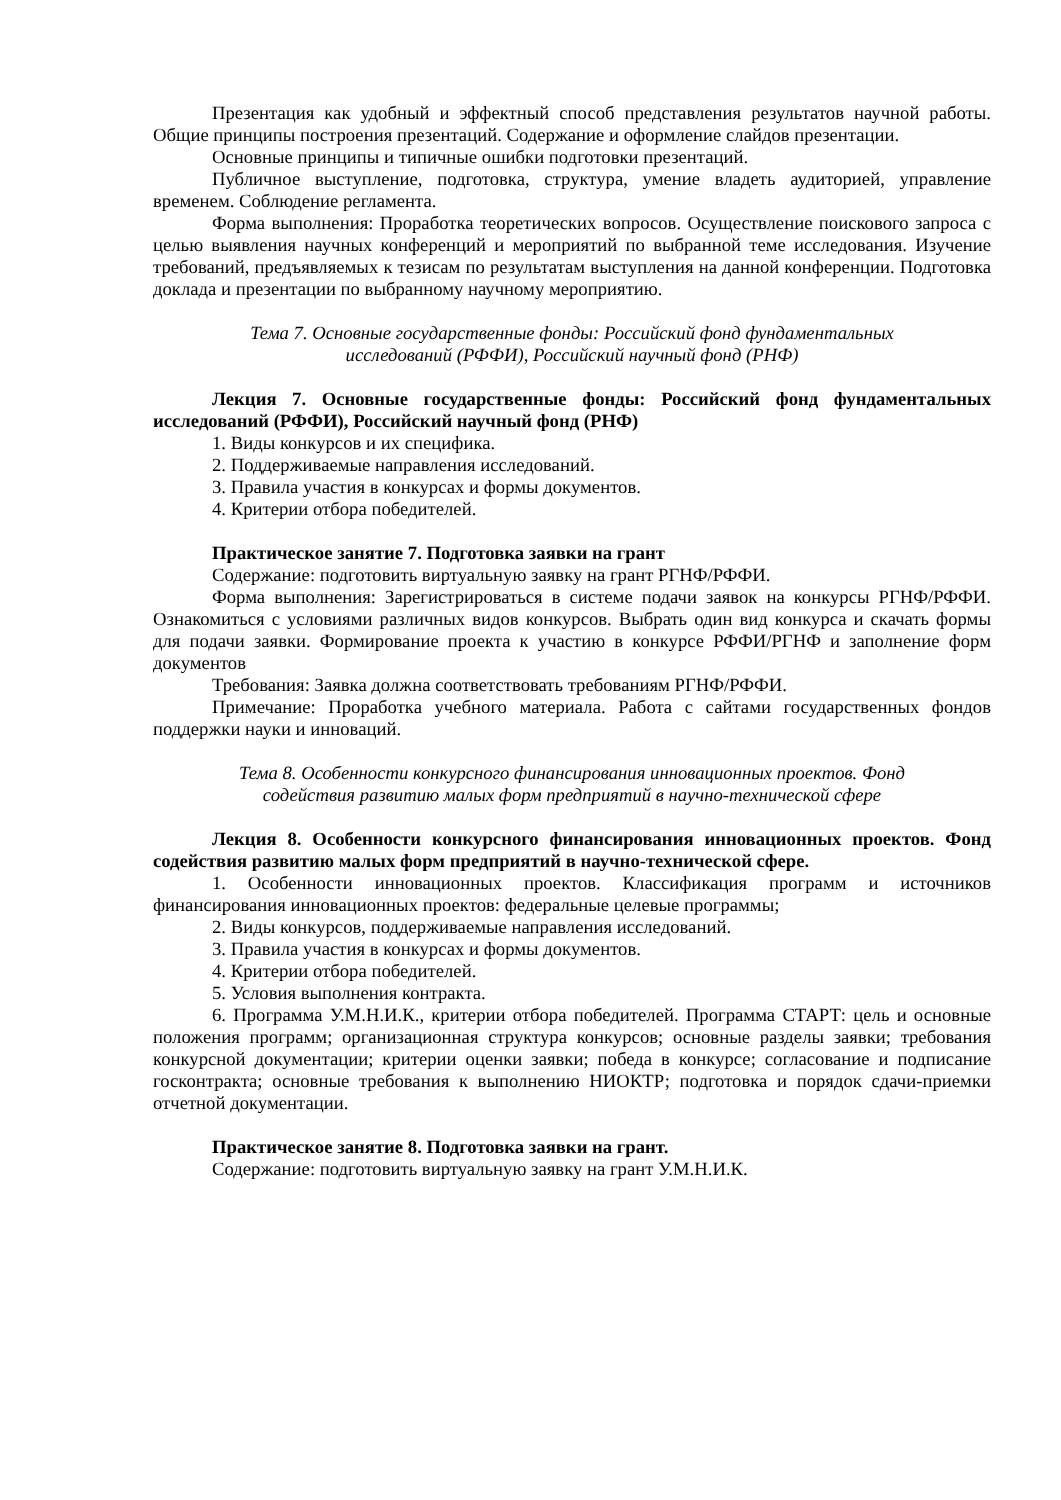Презентация как удобный и эффектный способ представления результатов научной работы. Общие принципы построения презентаций. Содержание и оформление слайдов презентации.
Основные принципы и типичные ошибки подготовки презентаций.
Публичное выступление, подготовка, структура, умение владеть аудиторией, управление временем. Соблюдение регламента.
Форма выполнения: Проработка теоретических вопросов. Осуществление поискового запроса с целью выявления научных конференций и мероприятий по выбранной теме исследования. Изучение требований, предъявляемых к тезисам по результатам выступления на данной конференции. Подготовка доклада и презентации по выбранному научному мероприятию.
Тема 7. Основные государственные фонды: Российский фонд фундаментальных
исследований (РФФИ), Российский научный фонд (РНФ)
Лекция 7. Основные государственные фонды: Российский фонд фундаментальных исследований (РФФИ), Российский научный фонд (РНФ)
1. Виды конкурсов и их специфика.
2. Поддерживаемые направления исследований.
3. Правила участия в конкурсах и формы документов.
4. Критерии отбора победителей.
Практическое занятие 7. Подготовка заявки на грант
Содержание: подготовить виртуальную заявку на грант РГНФ/РФФИ.
Форма выполнения: Зарегистрироваться в системе подачи заявок на конкурсы РГНФ/РФФИ. Ознакомиться с условиями различных видов конкурсов. Выбрать один вид конкурса и скачать формы для подачи заявки. Формирование проекта к участию в конкурсе РФФИ/РГНФ и заполнение форм документов
Требования: Заявка должна соответствовать требованиям РГНФ/РФФИ.
Примечание: Проработка учебного материала. Работа с сайтами государственных фондов поддержки науки и инноваций.
Тема 8. Особенности конкурсного финансирования инновационных проектов. Фонд
содействия развитию малых форм предприятий в научно-технической сфере
Лекция 8. Особенности конкурсного финансирования инновационных проектов. Фонд содействия развитию малых форм предприятий в научно-технической сфере.
1. Особенности инновационных проектов. Классификация программ и источников финансирования инновационных проектов: федеральные целевые программы;
2. Виды конкурсов, поддерживаемые направления исследований.
3. Правила участия в конкурсах и формы документов.
4. Критерии отбора победителей.
5. Условия выполнения контракта.
6. Программа У.М.Н.И.К., критерии отбора победителей. Программа СТАРТ: цель и основные положения программ; организационная структура конкурсов; основные разделы заявки; требования конкурсной документации; критерии оценки заявки; победа в конкурсе; согласование и подписание госконтракта; основные требования к выполнению НИОКТР; подготовка и порядок сдачи-приемки отчетной документации.
Практическое занятие 8. Подготовка заявки на грант.
Содержание: подготовить виртуальную заявку на грант У.М.Н.И.К.